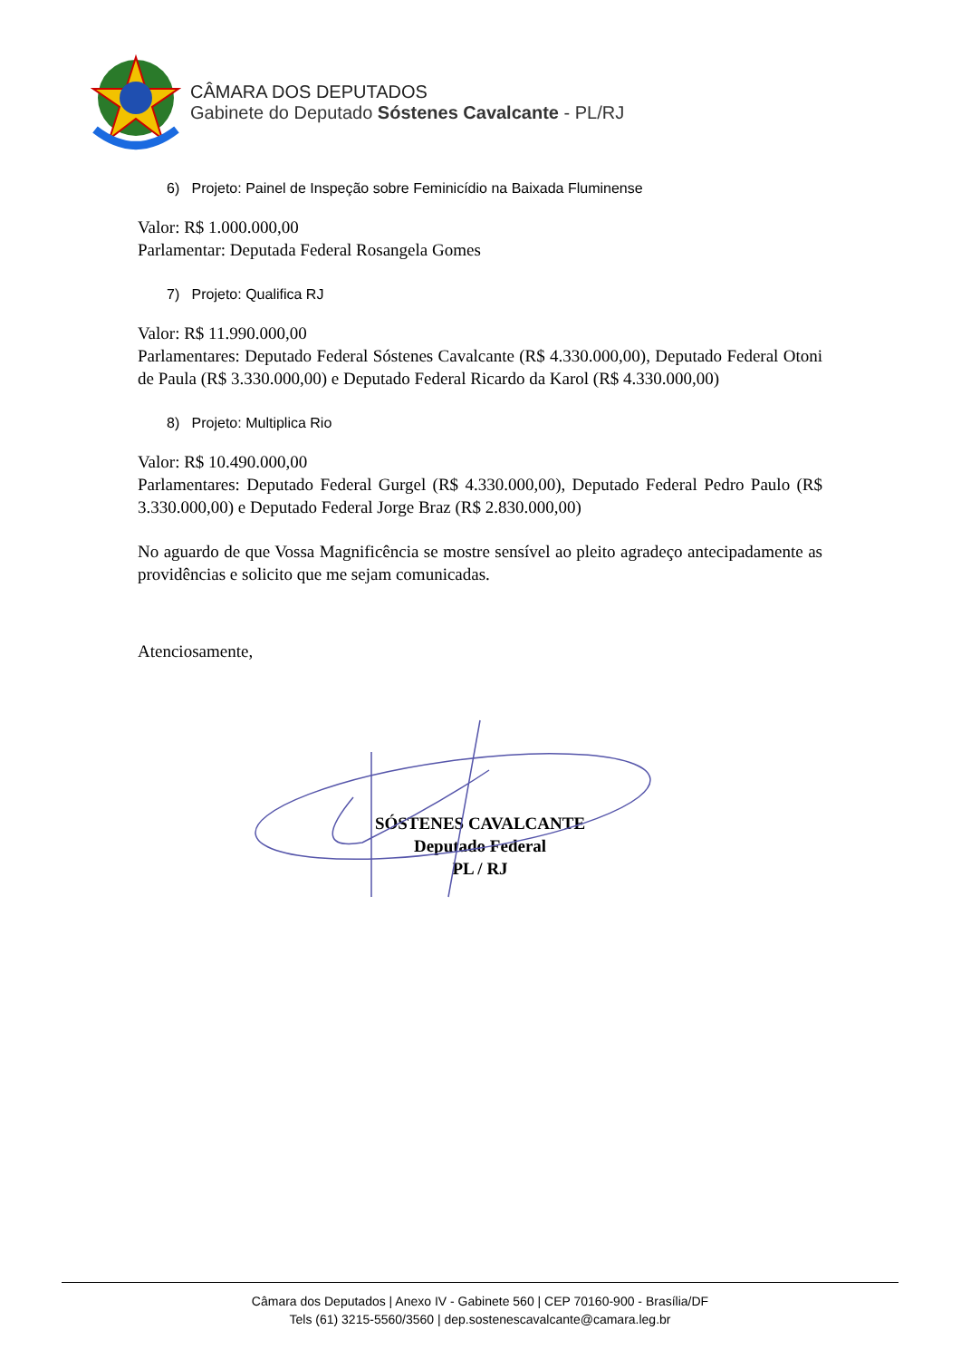CÂMARA DOS DEPUTADOS
Gabinete do Deputado Sóstenes Cavalcante - PL/RJ
6) Projeto: Painel de Inspeção sobre Feminicídio na Baixada Fluminense
Valor: R$ 1.000.000,00
Parlamentar: Deputada Federal Rosangela Gomes
7) Projeto: Qualifica RJ
Valor: R$ 11.990.000,00
Parlamentares: Deputado Federal Sóstenes Cavalcante (R$ 4.330.000,00), Deputado Federal Otoni de Paula (R$ 3.330.000,00) e Deputado Federal Ricardo da Karol (R$ 4.330.000,00)
8) Projeto: Multiplica Rio
Valor: R$ 10.490.000,00
Parlamentares: Deputado Federal Gurgel (R$ 4.330.000,00), Deputado Federal Pedro Paulo (R$ 3.330.000,00) e Deputado Federal Jorge Braz (R$ 2.830.000,00)
No aguardo de que Vossa Magnificência se mostre sensível ao pleito agradeço antecipadamente as providências e solicito que me sejam comunicadas.
Atenciosamente,
SÓSTENES CAVALCANTE
Deputado Federal
PL / RJ
Câmara dos Deputados | Anexo IV - Gabinete 560 | CEP 70160-900 - Brasília/DF
Tels (61) 3215-5560/3560 | dep.sostenescavalcante@camara.leg.br